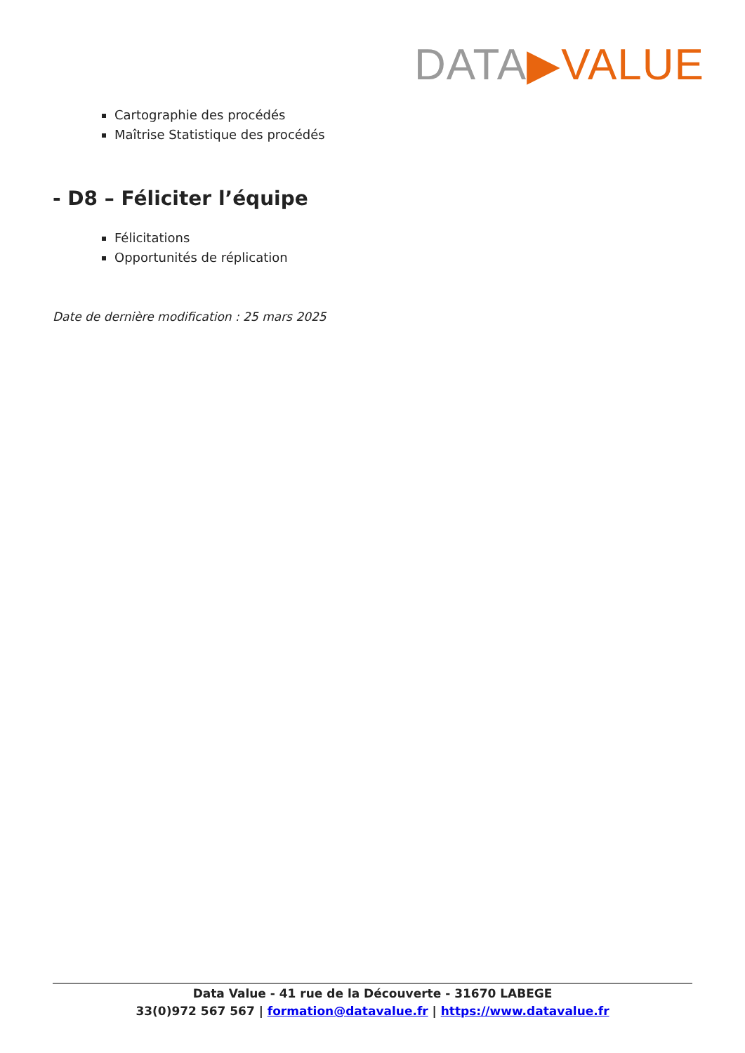DATA▶VALUE
Cartographie des procédés
Maîtrise Statistique des procédés
- D8 – Féliciter l’équipe
Félicitations
Opportunités de réplication
Date de dernière modification : 25 mars 2025
Data Value - 41 rue de la Découverte - 31670 LABEGE
33(0)972 567 567 | formation@datavalue.fr | https://www.datavalue.fr